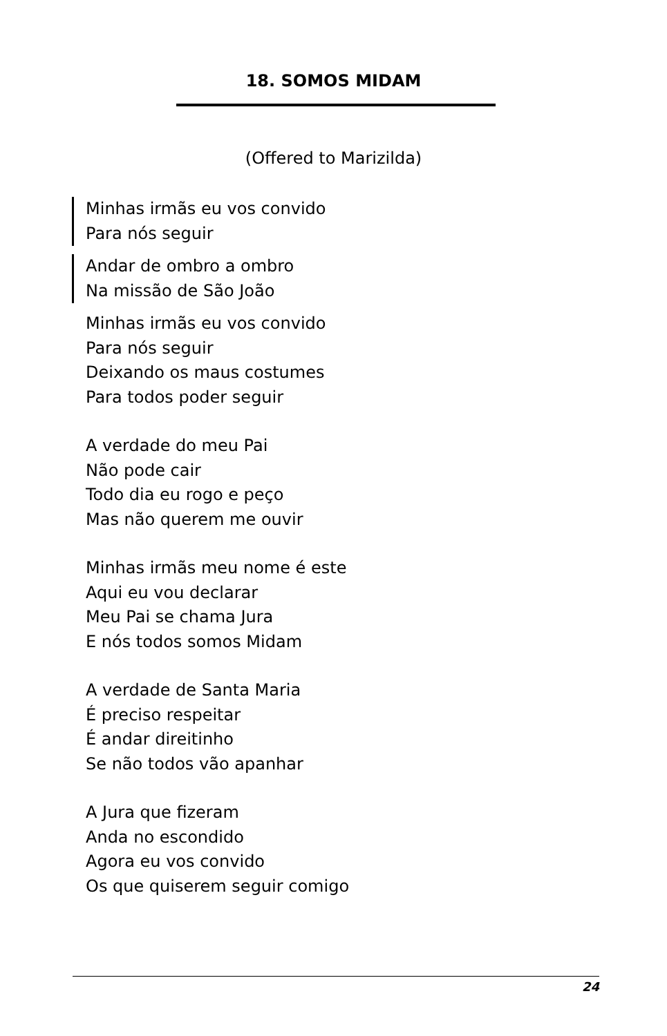18. SOMOS MIDAM
(Offered to Marizilda)
Minhas irmãs eu vos convido
Para nós seguir
Andar de ombro a ombro
Na missão de São João
Minhas irmãs eu vos convido
Para nós seguir
Deixando os maus costumes
Para todos poder seguir
A verdade do meu Pai
Não pode cair
Todo dia eu rogo e peço
Mas não querem me ouvir
Minhas irmãs meu nome é este
Aqui eu vou declarar
Meu Pai se chama Jura
E nós todos somos Midam
A verdade de Santa Maria
É preciso respeitar
É andar direitinho
Se não todos vão apanhar
A Jura que fizeram
Anda no escondido
Agora eu vos convido
Os que quiserem seguir comigo
24